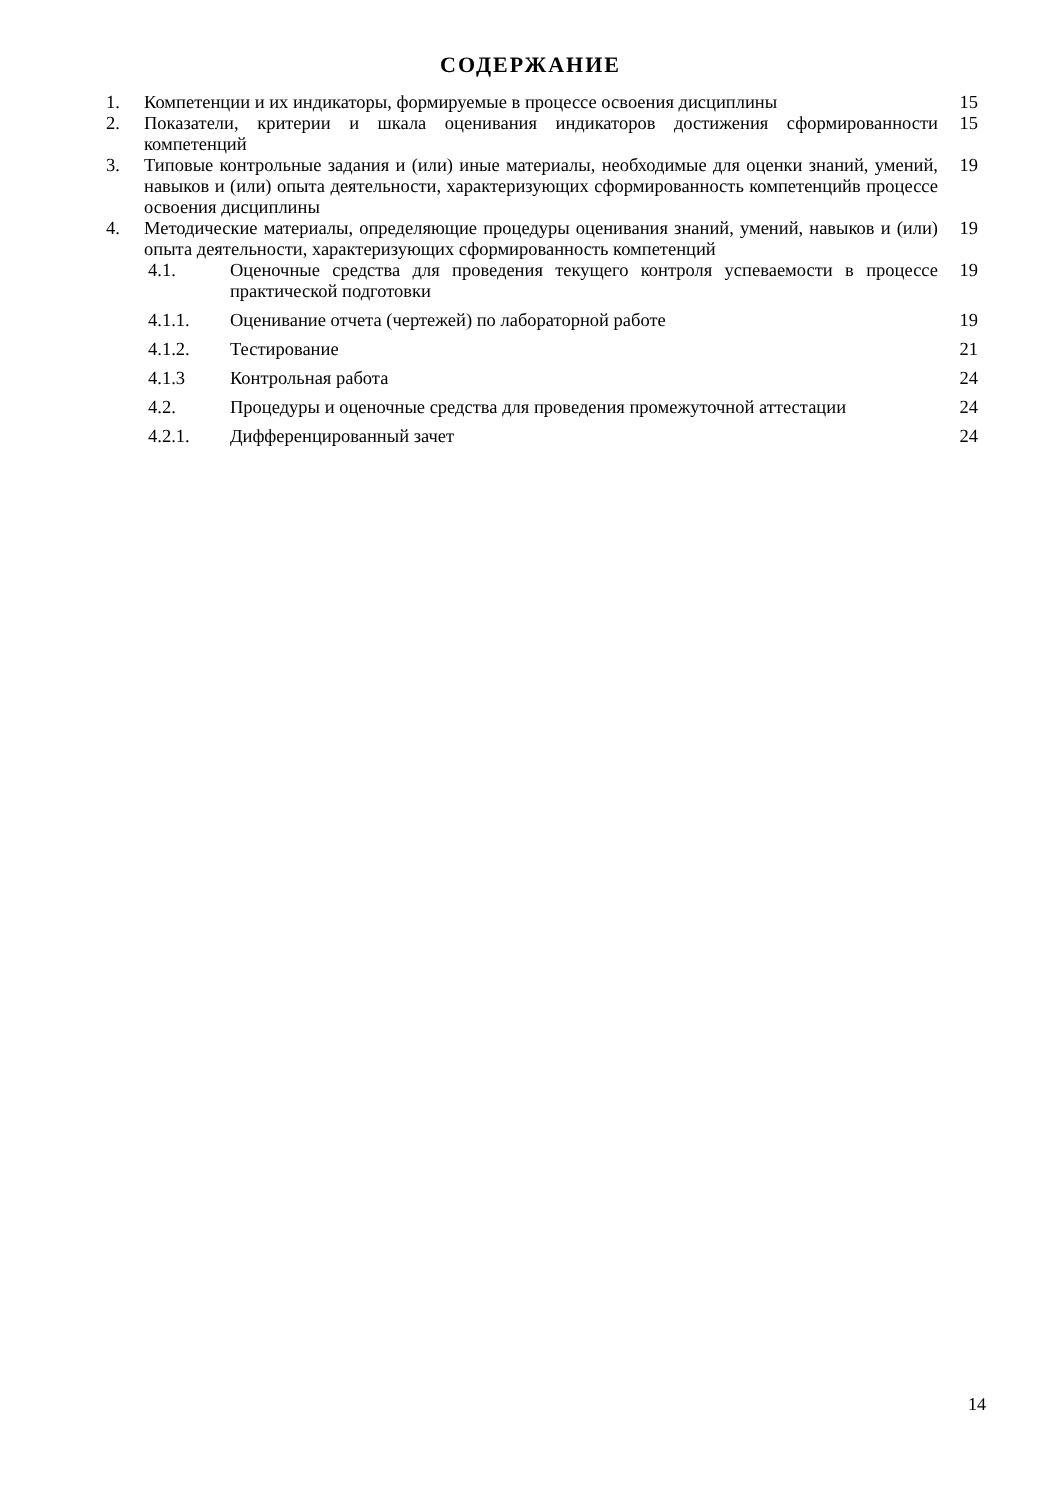СОДЕРЖАНИЕ
| 1. | Компетенции и их индикаторы, формируемые в процессе освоения дисциплины | | 15 |
| 2. | Показатели, критерии и шкала оценивания индикаторов достижения сформированности компетенций | | 15 |
| 3. | Типовые контрольные задания и (или) иные материалы, необходимые для оценки знаний, умений, навыков и (или) опыта деятельности, характеризующих сформированность компетенцийв процессе освоения дисциплины | | 19 |
| 4. | Методические материалы, определяющие процедуры оценивания знаний, умений, навыков и (или) опыта деятельности, характеризующих сформированность компетенций | | 19 |
| 4.1. | | Оценочные средства для проведения текущего контроля успеваемости в процессе практической подготовки | 19 |
| 4.1.1. | | Оценивание отчета (чертежей) по лабораторной работе | 19 |
| 4.1.2. | | Тестирование | 21 |
| 4.1.3 | | Контрольная работа | 24 |
| 4.2. | | Процедуры и оценочные средства для проведения промежуточной аттестации | 24 |
| 4.2.1. | | Дифференцированный зачет | 24 |
14